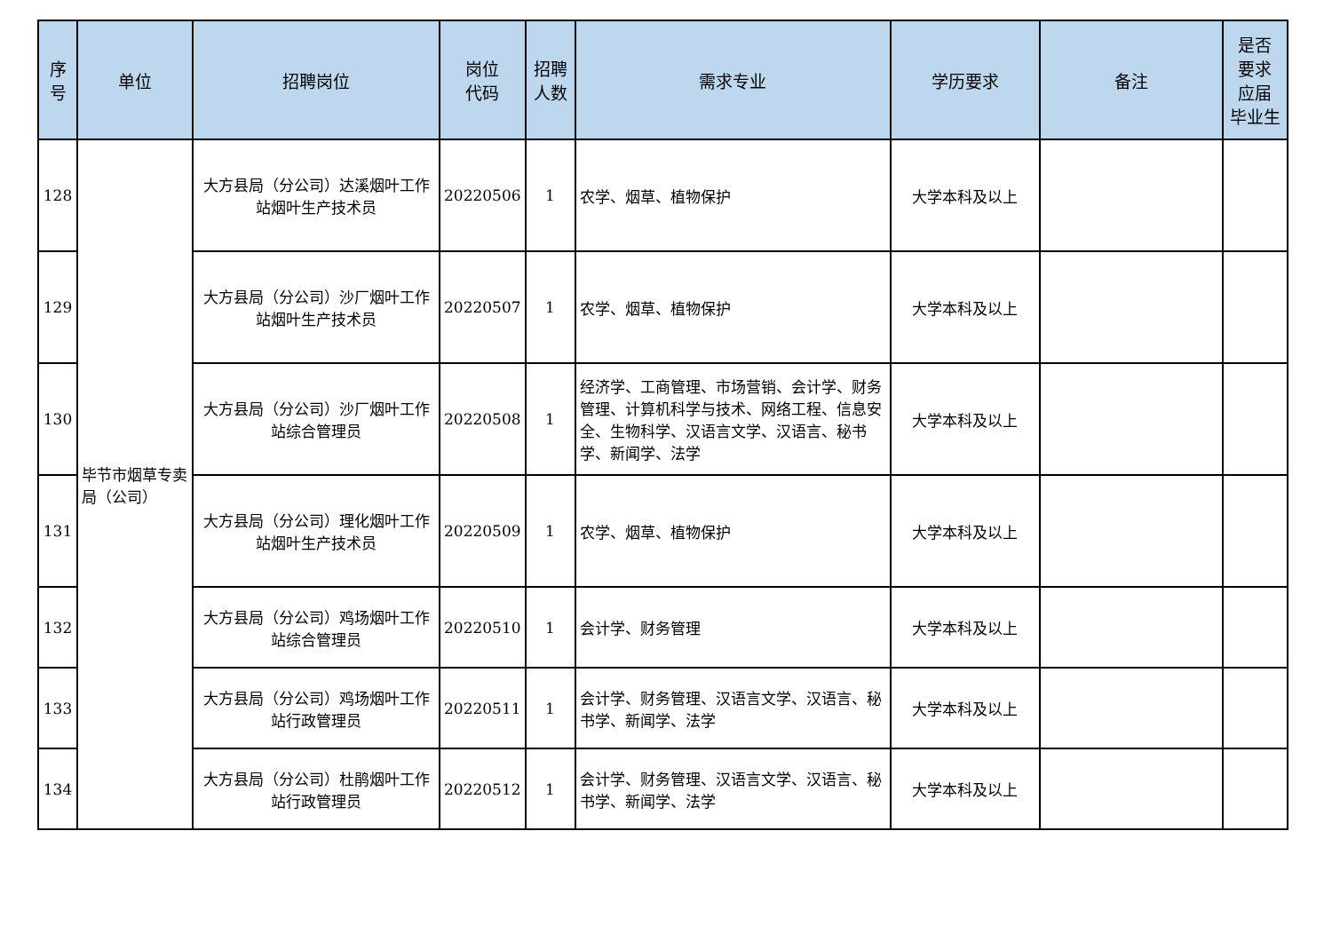| 序 号 | 单位 | 招聘岗位 | 岗位 代码 | 招聘 人数 | 需求专业 | 学历要求 | 备注 | 是否 要求 应届 毕业生 |
| --- | --- | --- | --- | --- | --- | --- | --- | --- |
| 128 | 毕节市烟草专卖局（公司） | 大方县局（分公司）达溪烟叶工作站烟叶生产技术员 | 20220506 | 1 | 农学、烟草、植物保护 | 大学本科及以上 | | |
| 129 | | 大方县局（分公司）沙厂烟叶工作站烟叶生产技术员 | 20220507 | 1 | 农学、烟草、植物保护 | 大学本科及以上 | | |
| 130 | | 大方县局（分公司）沙厂烟叶工作站综合管理员 | 20220508 | 1 | 经济学、工商管理、市场营销、会计学、财务管理、计算机科学与技术、网络工程、信息安全、生物科学、汉语言文学、汉语言、秘书学、新闻学、法学 | 大学本科及以上 | | |
| 131 | | 大方县局（分公司）理化烟叶工作站烟叶生产技术员 | 20220509 | 1 | 农学、烟草、植物保护 | 大学本科及以上 | | |
| 132 | | 大方县局（分公司）鸡场烟叶工作站综合管理员 | 20220510 | 1 | 会计学、财务管理 | 大学本科及以上 | | |
| 133 | | 大方县局（分公司）鸡场烟叶工作站行政管理员 | 20220511 | 1 | 会计学、财务管理、汉语言文学、汉语言、秘书学、新闻学、法学 | 大学本科及以上 | | |
| 134 | | 大方县局（分公司）杜鹃烟叶工作站行政管理员 | 20220512 | 1 | 会计学、财务管理、汉语言文学、汉语言、秘书学、新闻学、法学 | 大学本科及以上 | | |